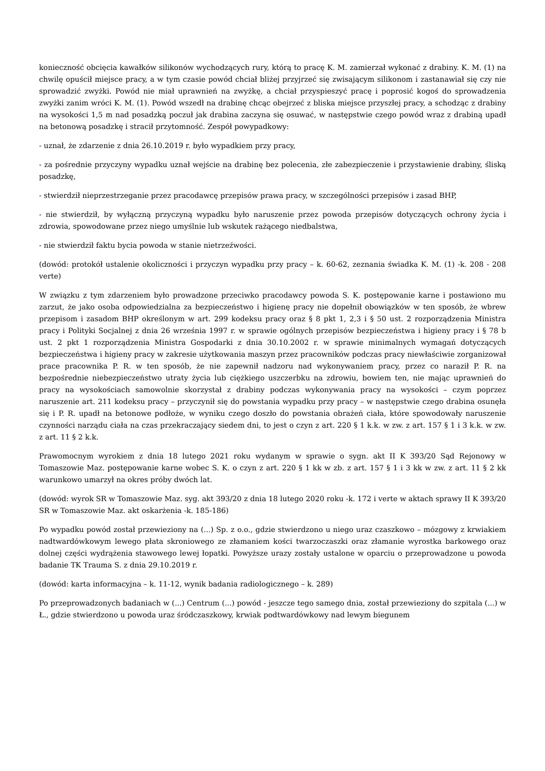konieczność obcięcia kawałków silikonów wychodzących rury, którą to pracę K. M. zamierzał wykonać z drabiny. K. M. (1) na chwilę opuścił miejsce pracy, a w tym czasie powód chciał bliżej przyjrzeć się zwisającym silikonom i zastanawiał się czy nie sprowadzić zwyżki. Powód nie miał uprawnień na zwyżkę, a chciał przyspieszyć pracę i poprosić kogoś do sprowadzenia zwyżki zanim wróci K. M. (1). Powód wszedł na drabinę chcąc obejrzeć z bliska miejsce przyszłej pracy, a schodząc z drabiny na wysokości 1,5 m nad posadzką poczuł jak drabina zaczyna się osuwać, w następstwie czego powód wraz z drabiną upadł na betonową posadzkę i stracił przytomność. Zespół powypadkowy:
- uznał, że zdarzenie z dnia 26.10.2019 r. było wypadkiem przy pracy,
- za pośrednie przyczyny wypadku uznał wejście na drabinę bez polecenia, złe zabezpieczenie i przystawienie drabiny, śliską posadzkę,
- stwierdził nieprzestrzeganie przez pracodawcę przepisów prawa pracy, w szczególności przepisów i zasad BHP,
- nie stwierdził, by wyłączną przyczyną wypadku było naruszenie przez powoda przepisów dotyczących ochrony życia i zdrowia, spowodowane przez niego umyślnie lub wskutek rażącego niedbalstwa,
- nie stwierdził faktu bycia powoda w stanie nietrzeźwości.
(dowód: protokół ustalenie okoliczności i przyczyn wypadku przy pracy – k. 60-62, zeznania świadka K. M. (1) -k. 208 - 208 verte)
W związku z tym zdarzeniem było prowadzone przeciwko pracodawcy powoda S. K. postępowanie karne i postawiono mu zarzut, że jako osoba odpowiedzialna za bezpieczeństwo i higienę pracy nie dopełnił obowiązków w ten sposób, że wbrew przepisom i zasadom BHP określonym w art. 299 kodeksu pracy oraz § 8 pkt 1, 2,3 i § 50 ust. 2 rozporządzenia Ministra pracy i Polityki Socjalnej z dnia 26 września 1997 r. w sprawie ogólnych przepisów bezpieczeństwa i higieny pracy i § 78 b ust. 2 pkt 1 rozporządzenia Ministra Gospodarki z dnia 30.10.2002 r. w sprawie minimalnych wymagań dotyczących bezpieczeństwa i higieny pracy w zakresie użytkowania maszyn przez pracowników podczas pracy niewłaściwie zorganizował prace pracownika P. R. w ten sposób, że nie zapewnił nadzoru nad wykonywaniem pracy, przez co naraził P. R. na bezpośrednie niebezpieczeństwo utraty życia lub ciężkiego uszczerbku na zdrowiu, bowiem ten, nie mając uprawnień do pracy na wysokościach samowolnie skorzystał z drabiny podczas wykonywania pracy na wysokości – czym poprzez naruszenie art. 211 kodeksu pracy – przyczynił się do powstania wypadku przy pracy – w następstwie czego drabina osunęła się i P. R. upadł na betonowe podłoże, w wyniku czego doszło do powstania obrażeń ciała, które spowodowały naruszenie czynności narządu ciała na czas przekraczający siedem dni, to jest o czyn z art. 220 § 1 k.k. w zw. z art. 157 § 1 i 3 k.k. w zw. z art. 11 § 2 k.k.
Prawomocnym wyrokiem z dnia 18 lutego 2021 roku wydanym w sprawie o sygn. akt II K 393/20 Sąd Rejonowy w Tomaszowie Maz. postępowanie karne wobec S. K. o czyn z art. 220 § 1 kk w zb. z art. 157 § 1 i 3 kk w zw. z art. 11 § 2 kk warunkowo umarzył na okres próby dwóch lat.
(dowód: wyrok SR w Tomaszowie Maz. syg. akt 393/20 z dnia 18 lutego 2020 roku -k. 172 i verte w aktach sprawy II K 393/20 SR w Tomaszowie Maz. akt oskarżenia -k. 185-186)
Po wypadku powód został przewieziony na (...) Sp. z o.o., gdzie stwierdzono u niego uraz czaszkowo – mózgowy z krwiakiem nadtwardówkowym lewego płata skroniowego ze złamaniem kości twarzoczaszki oraz złamanie wyrostka barkowego oraz dolnej części wydrążenia stawowego lewej łopatki. Powyższe urazy zostały ustalone w oparciu o przeprowadzone u powoda badanie TK Trauma S. z dnia 29.10.2019 r.
(dowód: karta informacyjna – k. 11-12, wynik badania radiologicznego – k. 289)
Po przeprowadzonych badaniach w (...) Centrum (...) powód - jeszcze tego samego dnia, został przewieziony do szpitala (...) w Ł., gdzie stwierdzono u powoda uraz śródczaszkowy, krwiak podtwardówkowy nad lewym biegunem